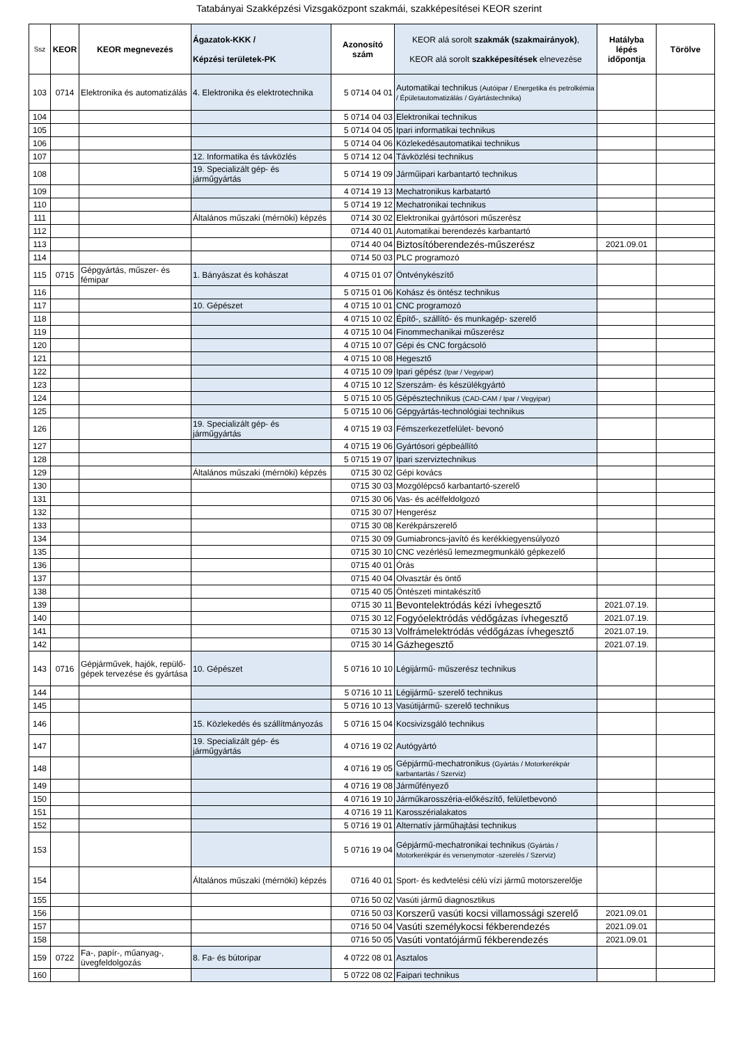Tatabányai Szakképzési Vizsgaközpont szakmái, szakképesítései KEOR szerint
| Ssz | KEOR | KEOR megnevezés | Ágazatok-KKK / Képzési területek-PK | Azonosító szám | KEOR alá sorolt szakmák (szakmairányok) , KEOR alá sorolt szakképesítések elnevezése | Hatályba lépés időpontja | Törölve |
| --- | --- | --- | --- | --- | --- | --- | --- |
| 103 | 0714 | Elektronika és automatizálás | 4. Elektronika és elektrotechnika | 5 0714 04 01 | Automatikai technikus (Autóipar / Energetika és petrolkémia / Épületautomatizálás / Gyártástechnika) | | |
| 104 | | | | 5 0714 04 03 | Elektronikai technikus | | |
| 105 | | | | 5 0714 04 05 | Ipari informatikai technikus | | |
| 106 | | | | 5 0714 04 06 | Közlekedésautomatikai technikus | | |
| 107 | | | 12. Informatika és távközlés | 5 0714 12 04 | Távközlési technikus | | |
| 108 | | | 19. Specializált gép- és járműgyártás | 5 0714 19 09 | Járműipari karbantartó technikus | | |
| 109 | | | | 4 0714 19 13 | Mechatronikus karbatartó | | |
| 110 | | | | 5 0714 19 12 | Mechatronikai technikus | | |
| 111 | | | Általános műszaki (mérnöki) képzés | 0714 30 02 | Elektronikai gyártósori műszerész | | |
| 112 | | | | 0714 40 01 | Automatikai berendezés karbantartó | | |
| 113 | | | | 0714 40 04 | Biztosítóberendezés-műszerész | 2021.09.01 | |
| 114 | | | | 0714 50 03 | PLC programozó | | |
| 115 | 0715 | Gépgyártás, műszer- és fémipar | 1. Bányászat és kohászat | 4 0715 01 07 | Öntvénykészítő | | |
| 116 | | | | 5 0715 01 06 | Kohász és öntész technikus | | |
| 117 | | | 10. Gépészet | 4 0715 10 01 | CNC programozó | | |
| 118 | | | | 4 0715 10 02 | Építő-, szállító- és munkagép- szerelő | | |
| 119 | | | | 4 0715 10 04 | Finommechanikai műszerész | | |
| 120 | | | | 4 0715 10 07 | Gépi és CNC forgácsoló | | |
| 121 | | | | 4 0715 10 08 | Hegesztő | | |
| 122 | | | | 4 0715 10 09 | Ipari gépész (Ipar / Vegyipar) | | |
| 123 | | | | 4 0715 10 12 | Szerszám- és készülékgyártó | | |
| 124 | | | | 5 0715 10 05 | Gépésztechnikus (CAD-CAM / Ipar / Vegyipar) | | |
| 125 | | | | 5 0715 10 06 | Gépgyártás-technológiai technikus | | |
| 126 | | | 19. Specializált gép- és járműgyártás | 4 0715 19 03 | Fémszerkezetfelület- bevonó | | |
| 127 | | | | 4 0715 19 06 | Gyártósori gépbeállító | | |
| 128 | | | | 5 0715 19 07 | Ipari szerviztechnikus | | |
| 129 | | | Általános műszaki (mérnöki) képzés | 0715 30 02 | Gépi kovács | | |
| 130 | | | | 0715 30 03 | Mozgólépcső karbantartó-szerelő | | |
| 131 | | | | 0715 30 06 | Vas- és acélfeldolgozó | | |
| 132 | | | | 0715 30 07 | Hengerész | | |
| 133 | | | | 0715 30 08 | Kerékpárszerelő | | |
| 134 | | | | 0715 30 09 | Gumiabroncs-javító és kerékkiegyensúlyozó | | |
| 135 | | | | 0715 30 10 | CNC vezérlésű lemezmegmunkáló gépkezelő | | |
| 136 | | | | 0715 40 01 | Órás | | |
| 137 | | | | 0715 40 04 | Olvasztár és öntő | | |
| 138 | | | | 0715 40 05 | Öntészeti mintakészítő | | |
| 139 | | | | 0715 30 11 | Bevontelektródás kézi ívhegesztő | 2021.07.19. | |
| 140 | | | | 0715 30 12 | Fogyóelektródás védőgázas ívhegesztő | 2021.07.19. | |
| 141 | | | | 0715 30 13 | Volfrámelektródás védőgázas ívhegesztő | 2021.07.19. | |
| 142 | | | | 0715 30 14 | Gázhegesztő | 2021.07.19. | |
| 143 | 0716 | Gépjárművek, hajók, repülő-gépek tervezése és gyártása | 10. Gépészet | 5 0716 10 10 | Légijármű- műszerész technikus | | |
| 144 | | | | 5 0716 10 11 | Légijármű- szerelő technikus | | |
| 145 | | | | 5 0716 10 13 | Vasútijármű- szerelő technikus | | |
| 146 | | | 15. Közlekedés és szállítmányozás | 5 0716 15 04 | Kocsivizsgáló technikus | | |
| 147 | | | 19. Specializált gép- és járműgyártás | 4 0716 19 02 | Autógyártó | | |
| 148 | | | | 4 0716 19 05 | Gépjármű-mechatronikus (Gyártás / Motorkerékpár karbantartás / Szerviz) | | |
| 149 | | | | 4 0716 19 08 | Járműfényező | | |
| 150 | | | | 4 0716 19 10 | Járműkarosszéria-előkészítő, felületbevonó | | |
| 151 | | | | 4 0716 19 11 | Karosszérialakatos | | |
| 152 | | | | 5 0716 19 01 | Alternatív járműhajtási technikus | | |
| 153 | | | | 5 0716 19 04 | Gépjármű-mechatronikai technikus (Gyártás / Motorkerékpár és versenymotor -szerelés / Szerviz) | | |
| 154 | | | Általános műszaki (mérnöki) képzés | 0716 40 01 | Sport- és kedvtelési célú vízi jármű motorszerelője | | |
| 155 | | | | 0716 50 02 | Vasúti jármű diagnosztikus | | |
| 156 | | | | 0716 50 03 | Korszerű vasúti kocsi villamossági szerelő | 2021.09.01 | |
| 157 | | | | 0716 50 04 | Vasúti személykocsi fékberendezés | 2021.09.01 | |
| 158 | | | | 0716 50 05 | Vasúti vontatójármű fékberendezés | 2021.09.01 | |
| 159 | 0722 | Fa-, papír-, műanyag-, üvegfeldolgozás | 8. Fa- és bútoripar | 4 0722 08 01 | Asztalos | | |
| 160 | | | | 5 0722 08 02 | Faipari technikus | | |